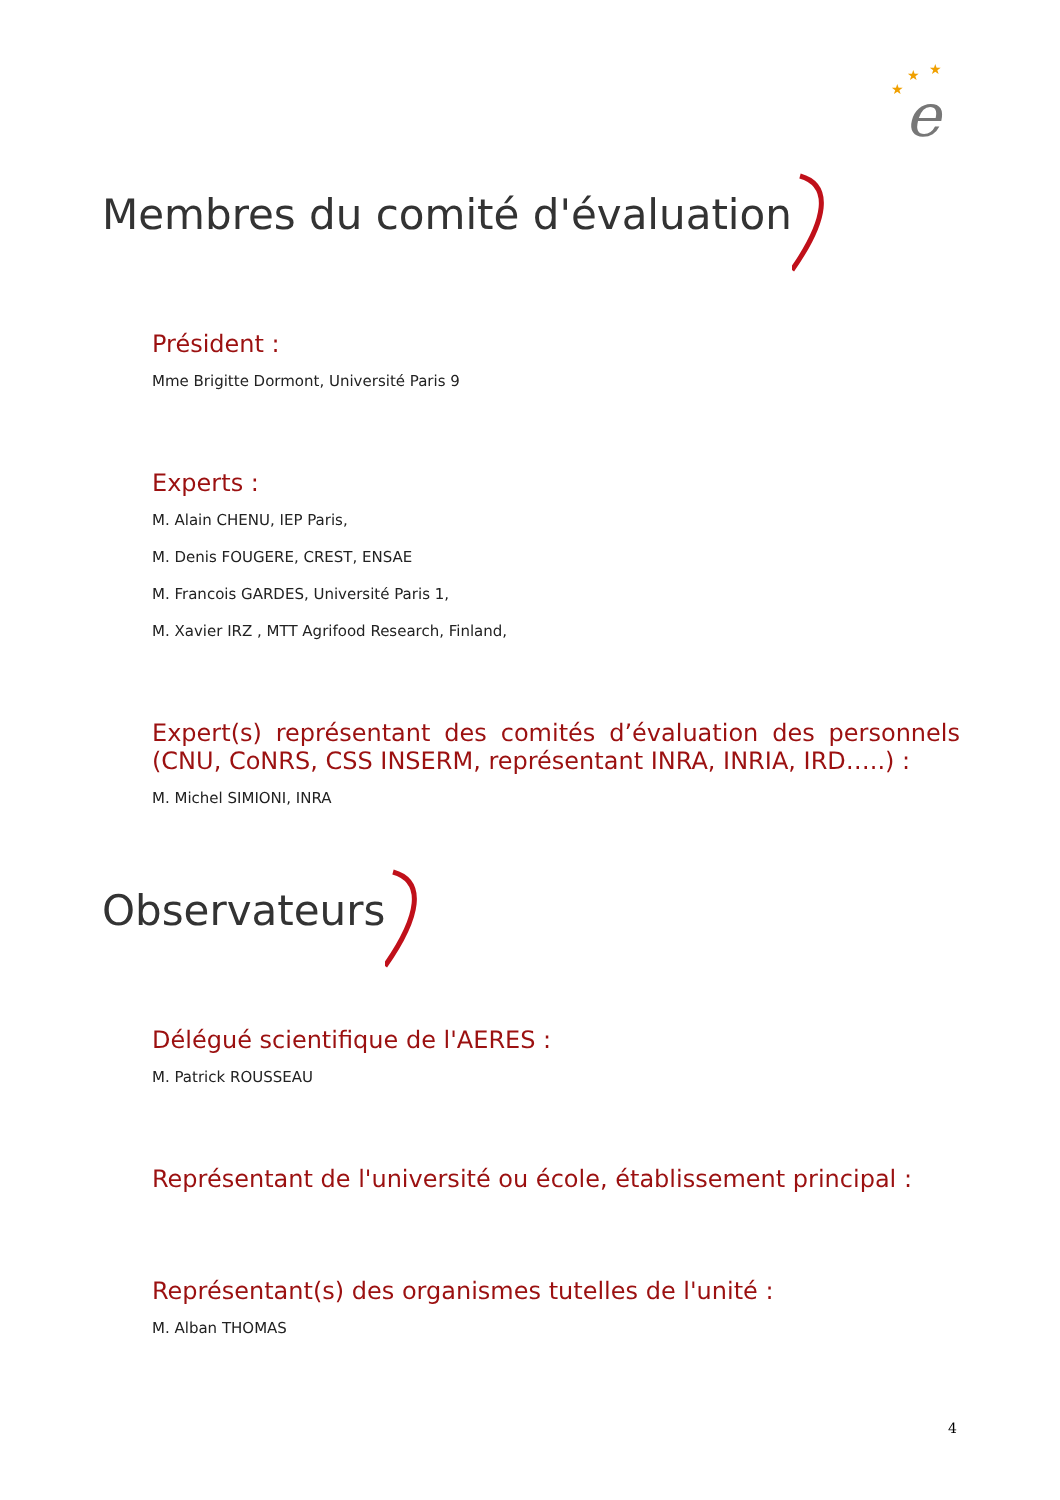★
★
★
e
Membres du comité d'évaluation
Président :
Mme Brigitte Dormont, Université Paris 9
Experts :
M. Alain CHENU, IEP Paris,
M. Denis FOUGERE, CREST, ENSAE
M. Francois GARDES, Université Paris 1,
M. Xavier IRZ , MTT Agrifood Research, Finland,
Expert(s) représentant des comités d’évaluation des personnels (CNU, CoNRS, CSS INSERM, représentant INRA, INRIA, IRD…..) :
M. Michel SIMIONI, INRA
Observateurs
Délégué scientifique de l'AERES :
M. Patrick ROUSSEAU
Représentant de l'université ou école, établissement principal :
Représentant(s) des organismes tutelles de l'unité :
M. Alban THOMAS
4